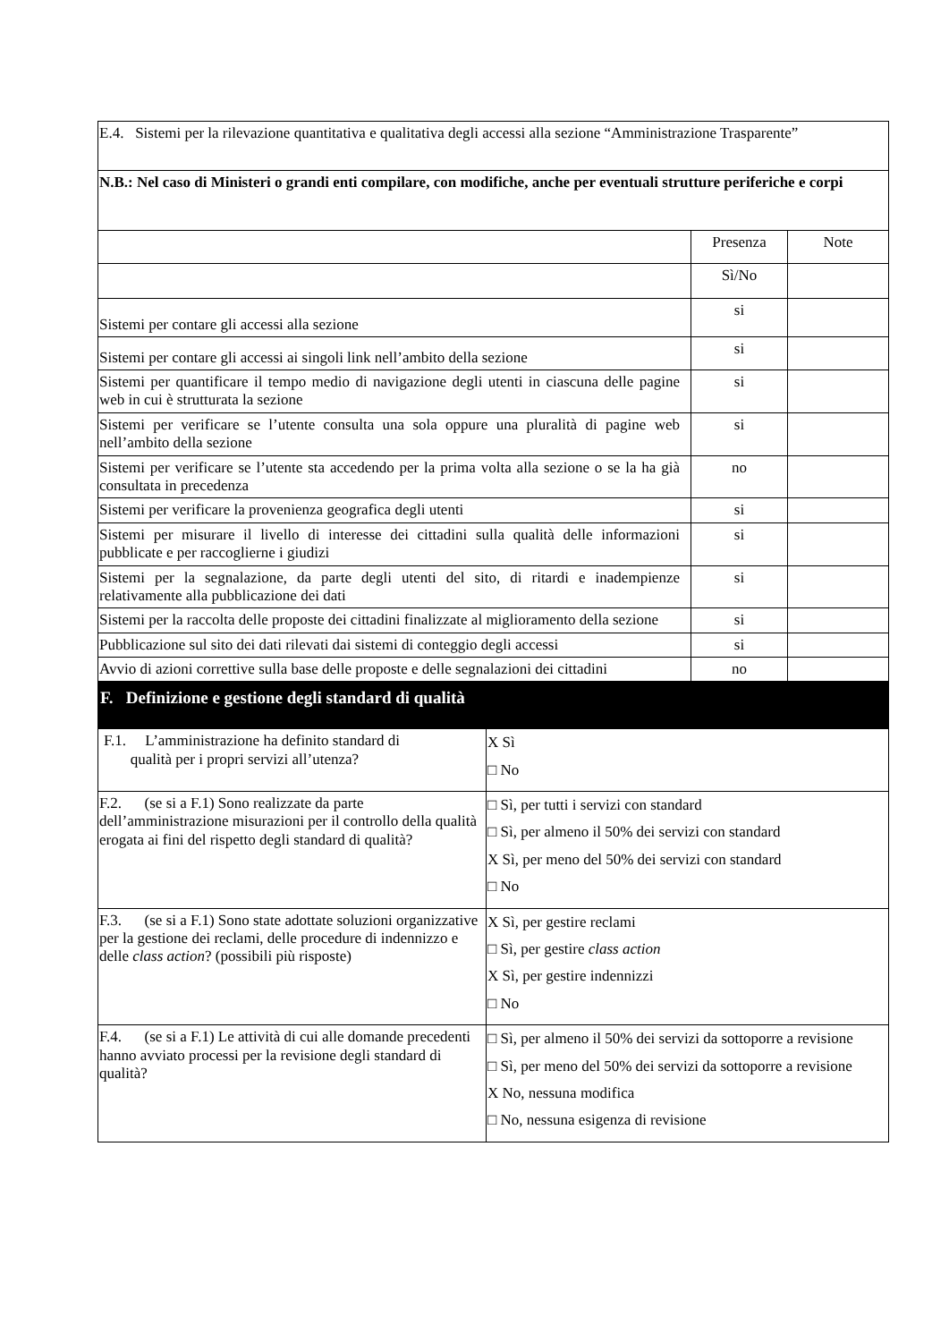| E.4. Sistemi per la rilevazione quantitativa e qualitativa degli accessi alla sezione “Amministrazione Trasparente” | | |
| N.B.: Nel caso di Ministeri o grandi enti compilare, con modifiche, anche per eventuali strutture periferiche e corpi | | |
| | Presenza | Note |
| | Sì/No | |
| Sistemi per contare gli accessi alla sezione | si | |
| Sistemi per contare gli accessi ai singoli link nell’ambito della sezione | si | |
| Sistemi per quantificare il tempo medio di navigazione degli utenti in ciascuna delle pagine web in cui è strutturata la sezione | si | |
| Sistemi per verificare se l’utente consulta una sola oppure una pluralità di pagine web nell’ambito della sezione | si | |
| Sistemi per verificare se l’utente sta accedendo per la prima volta alla sezione o se la ha già consultata in precedenza | no | |
| Sistemi per verificare la provenienza geografica degli utenti | si | |
| Sistemi per misurare il livello di interesse dei cittadini sulla qualità delle informazioni pubblicate e per raccoglierne i giudizi | si | |
| Sistemi per la segnalazione, da parte degli utenti del sito, di ritardi e inadempienze relativamente alla pubblicazione dei dati | si | |
| Sistemi per la raccolta delle proposte dei cittadini finalizzate al miglioramento della sezione | si | |
| Pubblicazione sul sito dei dati rilevati dai sistemi di conteggio degli accessi | si | |
| Avvio di azioni correttive sulla base delle proposte e delle segnalazioni dei cittadini | no | |
| F. Definizione e gestione degli standard di qualità | |
| F.1. L’amministrazione ha definito standard di qualità per i propri servizi all’utenza? | X Sì □ No |
| F.2. (se si a F.1) Sono realizzate da parte dell’amministrazione misurazioni per il controllo della qualità erogata ai fini del rispetto degli standard di qualità? | □ Sì, per tutti i servizi con standard □ Sì, per almeno il 50% dei servizi con standard X Sì, per meno del 50% dei servizi con standard □ No |
| F.3. (se si a F.1) Sono state adottate soluzioni organizzative per la gestione dei reclami, delle procedure di indennizzo e delle class action ? (possibili più risposte) | X Sì, per gestire reclami □ Sì, per gestire class action X Sì, per gestire indennizzi □ No |
| F.4. (se si a F.1) Le attività di cui alle domande precedenti hanno avviato processi per la revisione degli standard di qualità? | □ Sì, per almeno il 50% dei servizi da sottoporre a revisione □ Sì, per meno del 50% dei servizi da sottoporre a revisione X No, nessuna modifica □ No, nessuna esigenza di revisione |